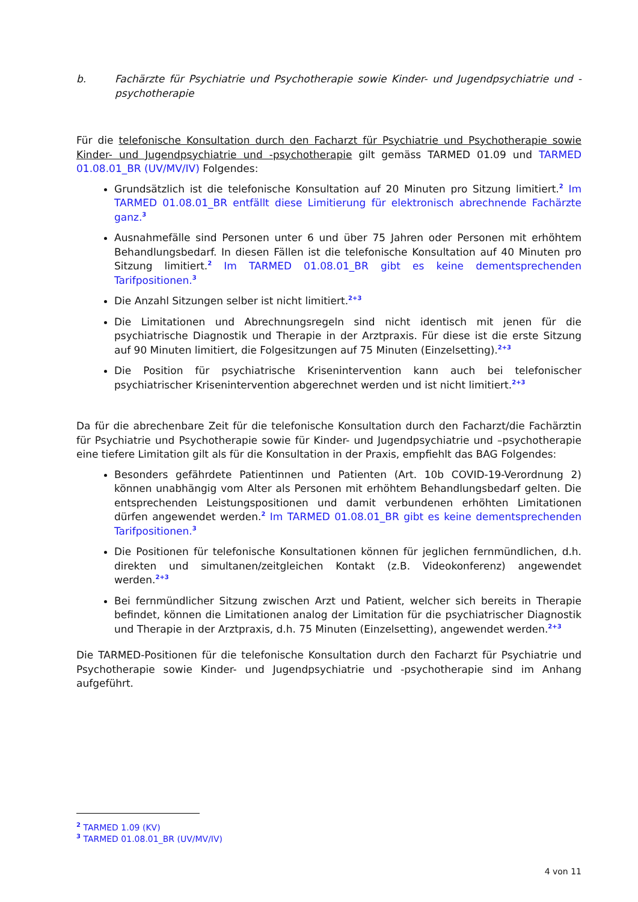b. Fachärzte für Psychiatrie und Psychotherapie sowie Kinder- und Jugendpsychiatrie und -psychotherapie
Für die telefonische Konsultation durch den Facharzt für Psychiatrie und Psychotherapie sowie Kinder- und Jugendpsychiatrie und -psychotherapie gilt gemäss TARMED 01.09 und TARMED 01.08.01_BR (UV/MV/IV) Folgendes:
Grundsätzlich ist die telefonische Konsultation auf 20 Minuten pro Sitzung limitiert.<sup>2</sup> Im TARMED 01.08.01_BR entfällt diese Limitierung für elektronisch abrechnende Fachärzte ganz.<sup>3</sup>
Ausnahmefälle sind Personen unter 6 und über 75 Jahren oder Personen mit erhöhtem Behandlungsbedarf. In diesen Fällen ist die telefonische Konsultation auf 40 Minuten pro Sitzung limitiert.<sup>2</sup> Im TARMED 01.08.01_BR gibt es keine dementsprechenden Tarifpositionen.<sup>3</sup>
Die Anzahl Sitzungen selber ist nicht limitiert.<sup>2+3</sup>
Die Limitationen und Abrechnungsregeln sind nicht identisch mit jenen für die psychiatrische Diagnostik und Therapie in der Arztpraxis. Für diese ist die erste Sitzung auf 90 Minuten limitiert, die Folgesitzungen auf 75 Minuten (Einzelsetting).<sup>2+3</sup>
Die Position für psychiatrische Krisenintervention kann auch bei telefonischer psychiatrischer Krisenintervention abgerechnet werden und ist nicht limitiert.<sup>2+3</sup>
Da für die abrechenbare Zeit für die telefonische Konsultation durch den Facharzt/die Fachärztin für Psychiatrie und Psychotherapie sowie für Kinder- und Jugendpsychiatrie und –psychotherapie eine tiefere Limitation gilt als für die Konsultation in der Praxis, empfiehlt das BAG Folgendes:
Besonders gefährdete Patientinnen und Patienten (Art. 10b COVID-19-Verordnung 2) können unabhängig vom Alter als Personen mit erhöhtem Behandlungsbedarf gelten. Die entsprechenden Leistungspositionen und damit verbundenen erhöhten Limitationen dürfen angewendet werden.<sup>2</sup> Im TARMED 01.08.01_BR gibt es keine dementsprechenden Tarifpositionen.<sup>3</sup>
Die Positionen für telefonische Konsultationen können für jeglichen fernmündlichen, d.h. direkten und simultanen/zeitgleichen Kontakt (z.B. Videokonferenz) angewendet werden.<sup>2+3</sup>
Bei fernmündlicher Sitzung zwischen Arzt und Patient, welcher sich bereits in Therapie befindet, können die Limitationen analog der Limitation für die psychiatrischer Diagnostik und Therapie in der Arztpraxis, d.h. 75 Minuten (Einzelsetting), angewendet werden.<sup>2+3</sup>
Die TARMED-Positionen für die telefonische Konsultation durch den Facharzt für Psychiatrie und Psychotherapie sowie Kinder- und Jugendpsychiatrie und -psychotherapie sind im Anhang aufgeführt.
<sup>2</sup> TARMED 1.09 (KV)
<sup>3</sup> TARMED 01.08.01_BR (UV/MV/IV)
4 von 11